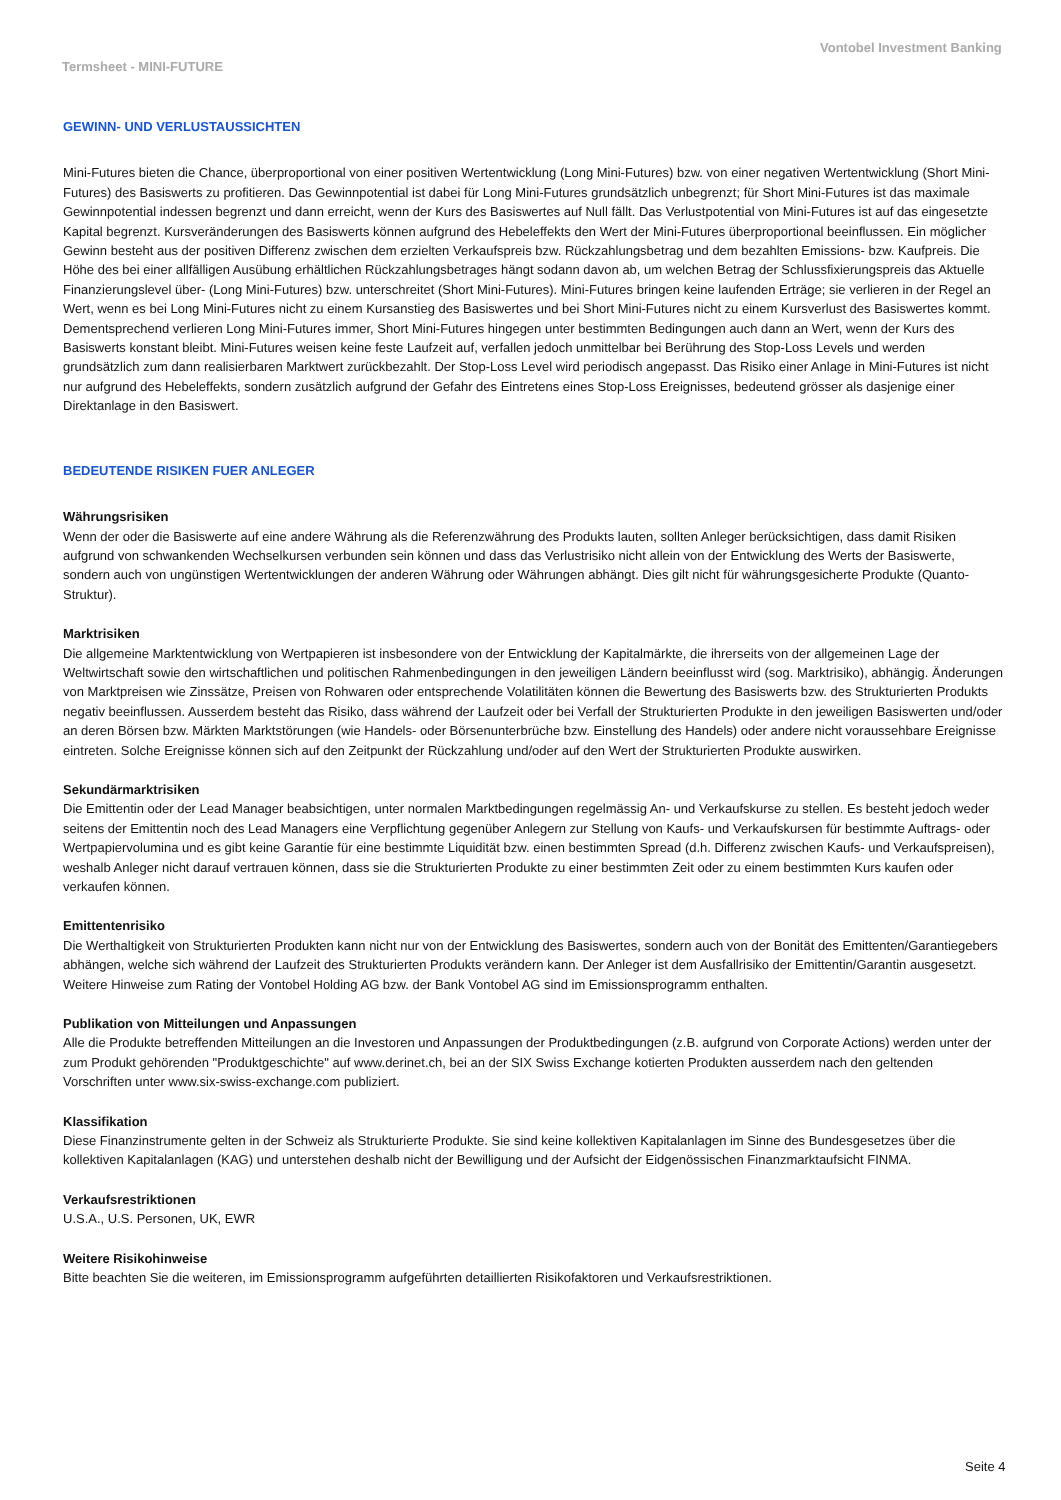Vontobel Investment Banking
Termsheet - MINI-FUTURE
GEWINN- UND VERLUSTAUSSICHTEN
Mini-Futures bieten die Chance, überproportional von einer positiven Wertentwicklung (Long Mini-Futures) bzw. von einer negativen Wertentwicklung (Short Mini-Futures) des Basiswerts zu profitieren. Das Gewinnpotential ist dabei für Long Mini-Futures grundsätzlich unbegrenzt; für Short Mini-Futures ist das maximale Gewinnpotential indessen begrenzt und dann erreicht, wenn der Kurs des Basiswertes auf Null fällt. Das Verlustpotential von Mini-Futures ist auf das eingesetzte Kapital begrenzt. Kursveränderungen des Basiswerts können aufgrund des Hebeleffekts den Wert der Mini-Futures überproportional beeinflussen. Ein möglicher Gewinn besteht aus der positiven Differenz zwischen dem erzielten Verkaufspreis bzw. Rückzahlungsbetrag und dem bezahlten Emissions- bzw. Kaufpreis. Die Höhe des bei einer allfälligen Ausübung erhältlichen Rückzahlungsbetrages hängt sodann davon ab, um welchen Betrag der Schlussfixierungspreis das Aktuelle Finanzierungslevel über- (Long Mini-Futures) bzw. unterschreitet (Short Mini-Futures). Mini-Futures bringen keine laufenden Erträge; sie verlieren in der Regel an Wert, wenn es bei Long Mini-Futures nicht zu einem Kursanstieg des Basiswertes und bei Short Mini-Futures nicht zu einem Kursverlust des Basiswertes kommt. Dementsprechend verlieren Long Mini-Futures immer, Short Mini-Futures hingegen unter bestimmten Bedingungen auch dann an Wert, wenn der Kurs des Basiswerts konstant bleibt. Mini-Futures weisen keine feste Laufzeit auf, verfallen jedoch unmittelbar bei Berührung des Stop-Loss Levels und werden grundsätzlich zum dann realisierbaren Marktwert zurückbezahlt. Der Stop-Loss Level wird periodisch angepasst. Das Risiko einer Anlage in Mini-Futures ist nicht nur aufgrund des Hebeleffekts, sondern zusätzlich aufgrund der Gefahr des Eintretens eines Stop-Loss Ereignisses, bedeutend grösser als dasjenige einer Direktanlage in den Basiswert.
BEDEUTENDE RISIKEN FUER ANLEGER
Währungsrisiken
Wenn der oder die Basiswerte auf eine andere Währung als die Referenzwährung des Produkts lauten, sollten Anleger berücksichtigen, dass damit Risiken aufgrund von schwankenden Wechselkursen verbunden sein können und dass das Verlustrisiko nicht allein von der Entwicklung des Werts der Basiswerte, sondern auch von ungünstigen Wertentwicklungen der anderen Währung oder Währungen abhängt. Dies gilt nicht für währungsgesicherte Produkte (Quanto-Struktur).
Marktrisiken
Die allgemeine Marktentwicklung von Wertpapieren ist insbesondere von der Entwicklung der Kapitalmärkte, die ihrerseits von der allgemeinen Lage der Weltwirtschaft sowie den wirtschaftlichen und politischen Rahmenbedingungen in den jeweiligen Ländern beeinflusst wird (sog. Marktrisiko), abhängig. Änderungen von Marktpreisen wie Zinssätze, Preisen von Rohwaren oder entsprechende Volatilitäten können die Bewertung des Basiswerts bzw. des Strukturierten Produkts negativ beeinflussen. Ausserdem besteht das Risiko, dass während der Laufzeit oder bei Verfall der Strukturierten Produkte in den jeweiligen Basiswerten und/oder an deren Börsen bzw. Märkten Marktstörungen (wie Handels- oder Börsenunterbrüche bzw. Einstellung des Handels) oder andere nicht voraussehbare Ereignisse eintreten. Solche Ereignisse können sich auf den Zeitpunkt der Rückzahlung und/oder auf den Wert der Strukturierten Produkte auswirken.
Sekundärmarktrisiken
Die Emittentin oder der Lead Manager beabsichtigen, unter normalen Marktbedingungen regelmässig An- und Verkaufskurse zu stellen. Es besteht jedoch weder seitens der Emittentin noch des Lead Managers eine Verpflichtung gegenüber Anlegern zur Stellung von Kaufs- und Verkaufskursen für bestimmte Auftrags- oder Wertpapiervolumina und es gibt keine Garantie für eine bestimmte Liquidität bzw. einen bestimmten Spread (d.h. Differenz zwischen Kaufs- und Verkaufspreisen), weshalb Anleger nicht darauf vertrauen können, dass sie die Strukturierten Produkte zu einer bestimmten Zeit oder zu einem bestimmten Kurs kaufen oder verkaufen können.
Emittentenrisiko
Die Werthaltigkeit von Strukturierten Produkten kann nicht nur von der Entwicklung des Basiswertes, sondern auch von der Bonität des Emittenten/Garantiegebers abhängen, welche sich während der Laufzeit des Strukturierten Produkts verändern kann. Der Anleger ist dem Ausfallrisiko der Emittentin/Garantin ausgesetzt. Weitere Hinweise zum Rating der Vontobel Holding AG bzw. der Bank Vontobel AG sind im Emissionsprogramm enthalten.
Publikation von Mitteilungen und Anpassungen
Alle die Produkte betreffenden Mitteilungen an die Investoren und Anpassungen der Produktbedingungen (z.B. aufgrund von Corporate Actions) werden unter der zum Produkt gehörenden "Produktgeschichte" auf www.derinet.ch, bei an der SIX Swiss Exchange kotierten Produkten ausserdem nach den geltenden Vorschriften unter www.six-swiss-exchange.com publiziert.
Klassifikation
Diese Finanzinstrumente gelten in der Schweiz als Strukturierte Produkte. Sie sind keine kollektiven Kapitalanlagen im Sinne des Bundesgesetzes über die kollektiven Kapitalanlagen (KAG) und unterstehen deshalb nicht der Bewilligung und der Aufsicht der Eidgenössischen Finanzmarktaufsicht FINMA.
Verkaufsrestriktionen
U.S.A., U.S. Personen, UK, EWR
Weitere Risikohinweise
Bitte beachten Sie die weiteren, im Emissionsprogramm aufgeführten detaillierten Risikofaktoren und Verkaufsrestriktionen.
Seite 4